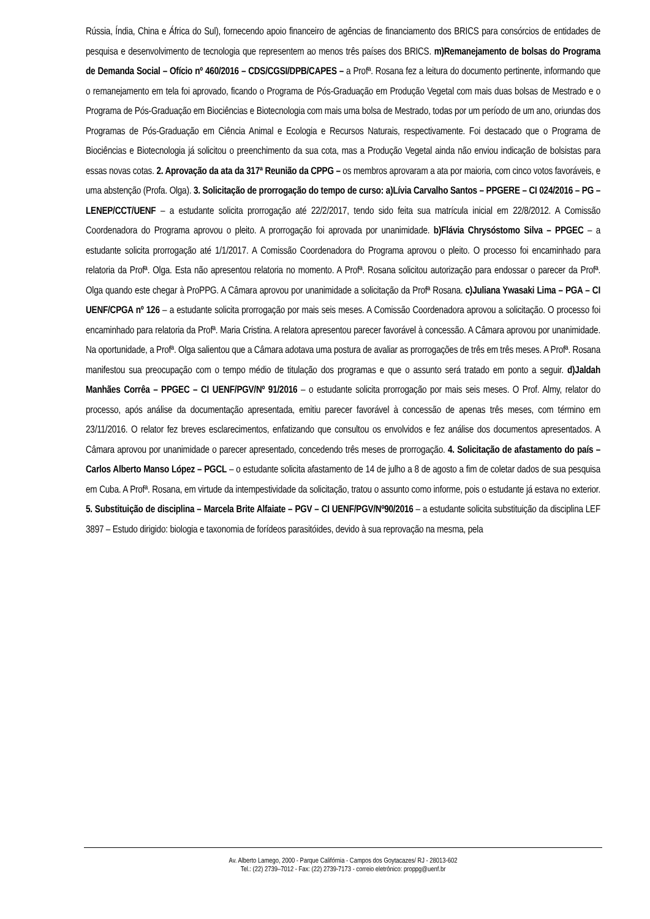Rússia, Índia, China e África do Sul), fornecendo apoio financeiro de agências de financiamento dos BRICS para consórcios de entidades de pesquisa e desenvolvimento de tecnologia que representem ao menos três países dos BRICS. m)Remanejamento de bolsas do Programa de Demanda Social – Ofício nº 460/2016 – CDS/CGSI/DPB/CAPES – a Profª. Rosana fez a leitura do documento pertinente, informando que o remanejamento em tela foi aprovado, ficando o Programa de Pós-Graduação em Produção Vegetal com mais duas bolsas de Mestrado e o Programa de Pós-Graduação em Biociências e Biotecnologia com mais uma bolsa de Mestrado, todas por um período de um ano, oriundas dos Programas de Pós-Graduação em Ciência Animal e Ecologia e Recursos Naturais, respectivamente. Foi destacado que o Programa de Biociências e Biotecnologia já solicitou o preenchimento da sua cota, mas a Produção Vegetal ainda não enviou indicação de bolsistas para essas novas cotas. 2. Aprovação da ata da 317ª Reunião da CPPG – os membros aprovaram a ata por maioria, com cinco votos favoráveis, e uma abstenção (Profa. Olga). 3. Solicitação de prorrogação do tempo de curso: a)Lívia Carvalho Santos – PPGERE – CI 024/2016 – PG – LENEP/CCT/UENF – a estudante solicita prorrogação até 22/2/2017, tendo sido feita sua matrícula inicial em 22/8/2012. A Comissão Coordenadora do Programa aprovou o pleito. A prorrogação foi aprovada por unanimidade. b)Flávia Chrysóstomo Silva – PPGEC – a estudante solicita prorrogação até 1/1/2017. A Comissão Coordenadora do Programa aprovou o pleito. O processo foi encaminhado para relatoria da Profª. Olga. Esta não apresentou relatoria no momento. A Profª. Rosana solicitou autorização para endossar o parecer da Profª. Olga quando este chegar à ProPPG. A Câmara aprovou por unanimidade a solicitação da Profª Rosana. c)Juliana Ywasaki Lima – PGA – CI UENF/CPGA nº 126 – a estudante solicita prorrogação por mais seis meses. A Comissão Coordenadora aprovou a solicitação. O processo foi encaminhado para relatoria da Profª. Maria Cristina. A relatora apresentou parecer favorável à concessão. A Câmara aprovou por unanimidade. Na oportunidade, a Profª. Olga salientou que a Câmara adotava uma postura de avaliar as prorrogações de três em três meses. A Profª. Rosana manifestou sua preocupação com o tempo médio de titulação dos programas e que o assunto será tratado em ponto a seguir. d)Jaldah Manhães Corrêa – PPGEC – CI UENF/PGV/Nº 91/2016 – o estudante solicita prorrogação por mais seis meses. O Prof. Almy, relator do processo, após análise da documentação apresentada, emitiu parecer favorável à concessão de apenas três meses, com término em 23/11/2016. O relator fez breves esclarecimentos, enfatizando que consultou os envolvidos e fez análise dos documentos apresentados. A Câmara aprovou por unanimidade o parecer apresentado, concedendo três meses de prorrogação. 4. Solicitação de afastamento do país – Carlos Alberto Manso López – PGCL – o estudante solicita afastamento de 14 de julho a 8 de agosto a fim de coletar dados de sua pesquisa em Cuba. A Profª. Rosana, em virtude da intempestividade da solicitação, tratou o assunto como informe, pois o estudante já estava no exterior. 5. Substituição de disciplina – Marcela Brite Alfaiate – PGV – CI UENF/PGV/Nº90/2016 – a estudante solicita substituição da disciplina LEF 3897 – Estudo dirigido: biologia e taxonomia de forídeos parasitóides, devido à sua reprovação na mesma, pela
Av. Alberto Lamego, 2000 - Parque Califórnia - Campos dos Goytacazes/ RJ - 28013-602
Tel.: (22) 2739–7012 - Fax: (22) 2739-7173 - correio eletrônico: proppg@uenf.br